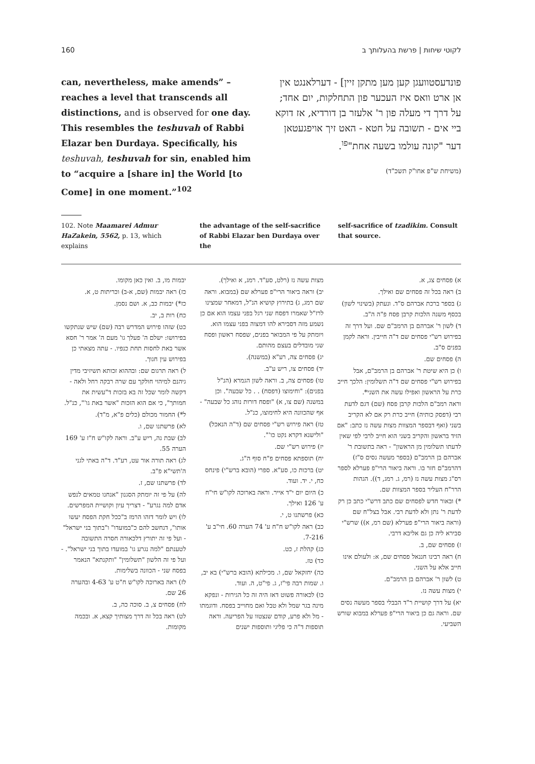160 לקוטי שיחות | פרשת בהעלותך ב
can, nevertheless, make amends” – reaches a level that transcends all distinctions, and is observed for one day. This resembles the teshuvah of Rabbi Elazar ben Durdaya. Specifically, his teshuvah, teshuvah for sin, enabled him to “acquire a [share in] the World [to Come] in one moment.”<sup>102</sup>
פונדעסטוועגן קען מען מתקן זיין] - דערלאנגט אין אן ארט וואס איז העכער פון התחלקות, יום אחד; על דרך די מעלה פון ר' אלעזר בן דורדיא, אז דוקא ביי אים - תשובה על חטא - האט זיך אויפגעטאן דער "קונה עולמו בשעה אחת"<sup>פו</sup>.
(משיחת ש"פ אחו"ק תשכ"ד)
102. Note Maamarei Admur HaZakein, 5562, p. 13, which explains
the advantage of the self-sacrifice of Rabbi Elazar ben Durdaya over the
self-sacrifice of tzadikim. Consult that source.
א) פסחים צג, א.
ב) ראה בכל זה פסחים שם ואילך.
ג) בספר ברכת אברהם ס"ד. ונעתק (בשינוי לשון) בכסף משנה הלכות קרבן פסח פ"ה ה"ב.
ד) לשון ר' אברהם בן הרמב"ם שם. ועל דרך זה בפירוש רש"י פסחים שם ד"ה חייבין. וראה לקמן בפנים ס"ב.
ה) פסחים שם.
ו) כן היא שיטת ר' אברהם בן הרמב"ם, אבל בפירוש רש"י פסחים שם ד"ה תשלומין: הלכך חייב כרת על הראשון ואפילו עשה את השני*.
וראה רמב"ם הלכות קרבן פסח (שם) דגם לדעת רבי (דפסק כותיה) חייב כרת רק אם לא הקריב בשני (ואף דבספר המצוות מצות עשה נז כתב: "אם הזיד בראשון והקריב בשני הוא חייב לרבי לפי שאין לדעתו תשלומין מן הראשון" - ראה בתשובת ר' אברהם בן הרמב"ם (בספר מעשה נסים ס"ז) דהרמב"ם חזר בו. וראה ביאור הרי"פ פערלא לספר רס"ג מצות עשה נז (רמ, ג. רמג, ד)). הגהות הרר"ח העליר בספר המצוות שם.
*) ובאור חדש לפסחים שם כתב דרש"י כתב כן רק לדעת ר' נתן ולא לדעת רבי. אבל בצל"ח שם (וראה ביאור הרי"פ פערלא (שם רמ, א)) שרש"י סבירא ליה כן גם אליבא דרבי.
ז) פסחים שם, ב.
ח) ראה רבינו חננאל פסחים שם, א: ולעולם אינו חייב אלא על השני.
ט) לשון ר' אברהם בן הרמב"ם.
י) מצות עשה נז.
יא) על דרך קושיית ר"ד הבבלי בספר מעשה נסים שם. וראה גם כן ביאור הרי"פ פערלא במבוא שורש השביעי.
מצות עשה נז (רלט, סע"ד. רמג, א ואילך).
יב) וראה ביאור הרי"פ פערלא שם (במבוא. וראה שם רמג, ג) בתירוץ קושיא הנ"ל, דמאחר שמצינו לרז"ל שאמרו דפסח שני רגל בפני עצמו הוא אם כן נשמע מזה דסבירא להו דמצוה בפני עצמו הוא. ויומתק על פי המבואר בפנים, שפסח ראשון ופסח שני מובדלים בעצם מהותם.
יג) פסחים צה, רע"א (במשנה).
יד) פסחים צו, ריש ע"ב.
טו) פסחים צה, ב. וראה לשון הגמרא (הנ"ל בפנים): "וחימוצו (דפסח) . . כל שבעה". וכן במשנה (שם צו, א) "ופסח דורות נוהג כל שבעה" - אף שהכוונה היא לחימוצו, כנ"ל.
טז) ראה פירוש רש"י פסחים שם (ד"ה הנאכל) "ולישנא דקרא נקט כו'".
יז) פירוש רש"י שם.
יח) תוספתא פסחים פ"ח סוף ה"ג.
יט) ברכות כו, סע"א. ספרי (הובא ברש"י) פינחס כח, י. יד. ועוד.
כ) היום יום י"ד אייר. וראה בארוכה לקו"ש חי"ח ע' 126 ואילך.
כא) פרשתנו ט, י.
כב) ראה לקו"ש ח"ח ע' 74 הערה 60. חי"ב ע' 7-216.
כג) קהלת ז, כט.
כד) טז.
כה) יחזקאל שם, ו. מכילתא (הובא ברש"י) בא יב, ו. שמות רבה פי"ז, ג. פי"ט, ה. ועוד.
כו) לכאורה פשוט דאז היה זה כל הגירות - ונפקא מינה בגר שמל ולא טבל ואם מחוייב בפסח. ודוגמתו - מל ולא פרע, קודם שנצטוו על הפריעה. וראה תוספות ד"ה כי פליגי ותוספות ישנים
יבמות מו, ב. ואין כאן מקומו.
כז) ראה יבמות (שם, א-ב) וכריתות ט, א.
כז*) יבמות כב, א. ושם נסמן.
כח) רות ב, יב.
כט) שזהו פירוש המדרש רבה (שם) שיש שנתקשו בפירושו: ישלם ה' פעלך גו' מעם ה' אמר ר' חסא אשר באת לחסות תחת כנפיו. - עתה מצאתי כן בפירוש עין חנוך.
ל) ראה תרגום שם: ובההוא זכותא תשיזיבי מדין גיהנם למיהוי חולקך עם שרה רבקה רחל ולאה - דקשה לומר שכל זה בא בזכות ד"עשית את חמותך", כי אם הוא הזכות "אשר באת גו'", כנ"ל.
ל*) החמור מכולם (כלים פ"א, מ"ד).
לא) פרשתנו שם, ו.
לב) שבת נה, ריש ע"ב. וראה לקו"ש ח"ז ע' 169 הערה 55.
לג) ראה תורה אור עט, רע"ד. ד"ה באתי לגני ה'תשי"א פ"ב.
לד) פרשתנו שם, ז.
לה) על פי זה יומתק הסגנון "אנחנו טמאים לנפש אדם למה נגרע" - דצריך עיון וקושיית המפרשים.
לו) ויש לומר דזהו הרמז ב"ככל חקת הפסח יעשו אותו", דנחשב להם כ"במועדו" ו"בתוך בני ישראל" - ועל פי זה יתורץ דלכאורה חסרה התשובה לטענתם "למה נגרע גו' במועדו בתוך בני ישראל". - ועל פי זה הלשון "תשלומין" "ותקנתא" הנאמר בפסח שני - הכוונה בשלימות.
לז) ראה בארוכה לקו"ש ח"ט ע' 4-63 ובהערה 26 שם.
לח) פסחים צ, ב. סוכה כה, ב.
לט) ראה בכל זה דרך מצותיך קצא, א. ובכמה מקומות.